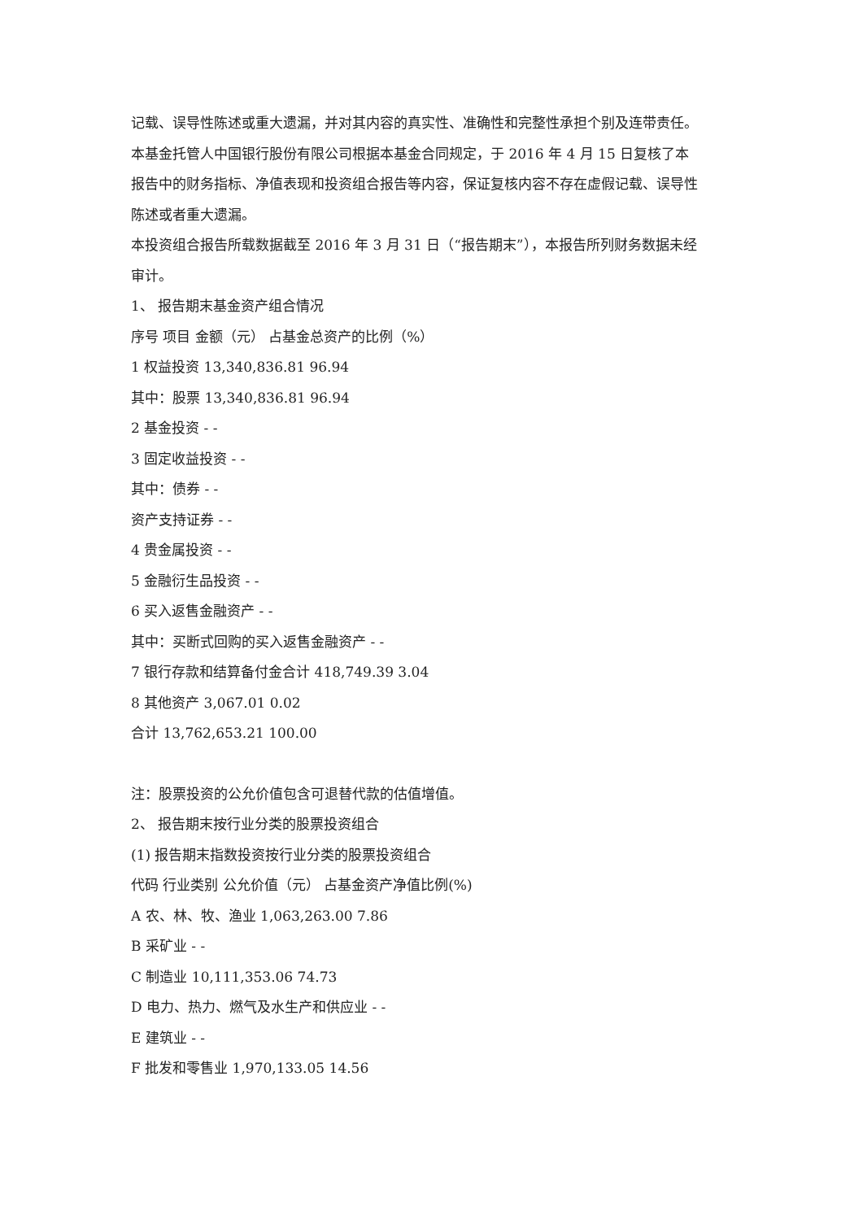记载、误导性陈述或重大遗漏，并对其内容的真实性、准确性和完整性承担个别及连带责任。
本基金托管人中国银行股份有限公司根据本基金合同规定，于 2016 年 4 月 15 日复核了本报告中的财务指标、净值表现和投资组合报告等内容，保证复核内容不存在虚假记载、误导性陈述或者重大遗漏。
本投资组合报告所载数据截至 2016 年 3 月 31 日（“报告期末”），本报告所列财务数据未经审计。
1、 报告期末基金资产组合情况
序号 项目 金额（元） 占基金总资产的比例（%）
1 权益投资 13,340,836.81 96.94
其中：股票 13,340,836.81 96.94
2 基金投资 - -
3 固定收益投资 - -
其中：债券 - -
资产支持证券 - -
4 贵金属投资 - -
5 金融衍生品投资 - -
6 买入返售金融资产 - -
其中：买断式回购的买入返售金融资产 - -
7 银行存款和结算备付金合计 418,749.39 3.04
8 其他资产 3,067.01 0.02
合计 13,762,653.21 100.00
注：股票投资的公允价值包含可退替代款的估值增值。
2、 报告期末按行业分类的股票投资组合
(1) 报告期末指数投资按行业分类的股票投资组合
代码 行业类别 公允价值（元） 占基金资产净值比例(%)
A 农、林、牧、渔业 1,063,263.00 7.86
B 采矿业 - -
C 制造业 10,111,353.06 74.73
D 电力、热力、燃气及水生产和供应业 - -
E 建筑业 - -
F 批发和零售业 1,970,133.05 14.56